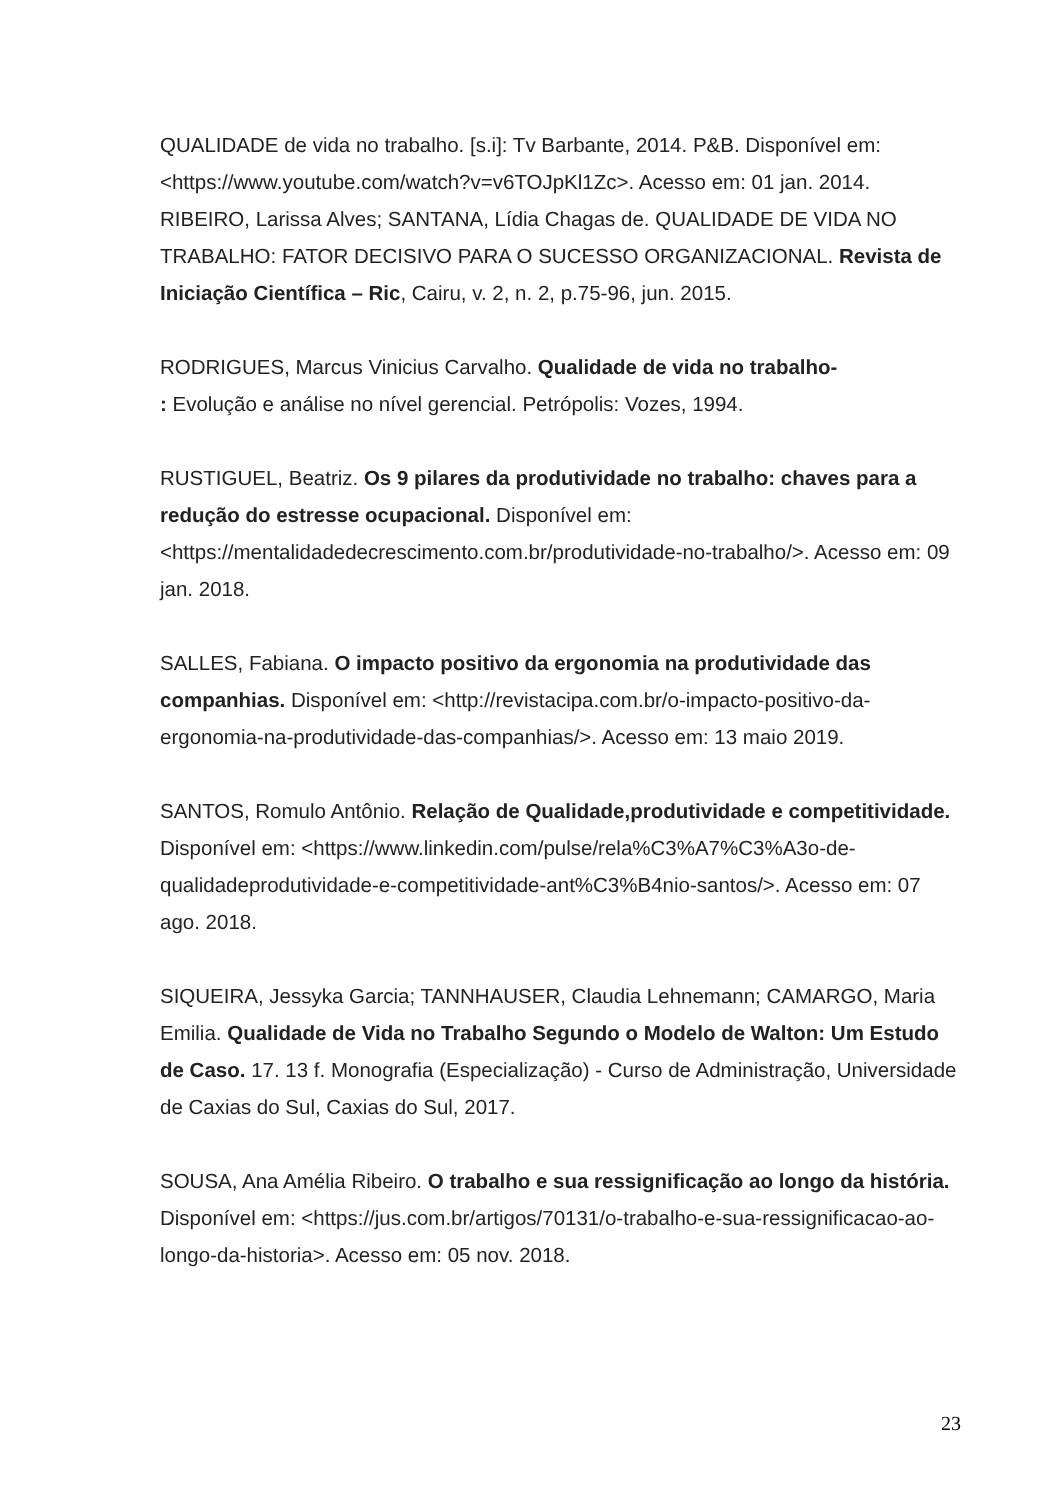QUALIDADE de vida no trabalho. [s.i]: Tv Barbante, 2014. P&B. Disponível em: <https://www.youtube.com/watch?v=v6TOJpKl1Zc>. Acesso em: 01 jan. 2014.
RIBEIRO, Larissa Alves; SANTANA, Lídia Chagas de. QUALIDADE DE VIDA NO TRABALHO: FATOR DECISIVO PARA O SUCESSO ORGANIZACIONAL. Revista de Iniciação Científica – Ric, Cairu, v. 2, n. 2, p.75-96, jun. 2015.
RODRIGUES, Marcus Vinicius Carvalho. Qualidade de vida no trabalho-
: Evolução e análise no nível gerencial. Petrópolis: Vozes, 1994.
RUSTIGUEL, Beatriz. Os 9 pilares da produtividade no trabalho: chaves para a redução do estresse ocupacional. Disponível em: <https://mentalidadedecrescimento.com.br/produtividade-no-trabalho/>. Acesso em: 09 jan. 2018.
SALLES, Fabiana. O impacto positivo da ergonomia na produtividade das companhias. Disponível em: <http://revistacipa.com.br/o-impacto-positivo-da-ergonomia-na-produtividade-das-companhias/>. Acesso em: 13 maio 2019.
SANTOS, Romulo Antônio. Relação de Qualidade,produtividade e competitividade. Disponível em: <https://www.linkedin.com/pulse/rela%C3%A7%C3%A3o-de-qualidadeprodutividade-e-competitividade-ant%C3%B4nio-santos/>. Acesso em: 07 ago. 2018.
SIQUEIRA, Jessyka Garcia; TANNHAUSER, Claudia Lehnemann; CAMARGO, Maria Emilia. Qualidade de Vida no Trabalho Segundo o Modelo de Walton: Um Estudo de Caso. 17. 13 f. Monografia (Especialização) - Curso de Administração, Universidade de Caxias do Sul, Caxias do Sul, 2017.
SOUSA, Ana Amélia Ribeiro. O trabalho e sua ressignificação ao longo da história. Disponível em: <https://jus.com.br/artigos/70131/o-trabalho-e-sua-ressignificacao-ao-longo-da-historia>. Acesso em: 05 nov. 2018.
23